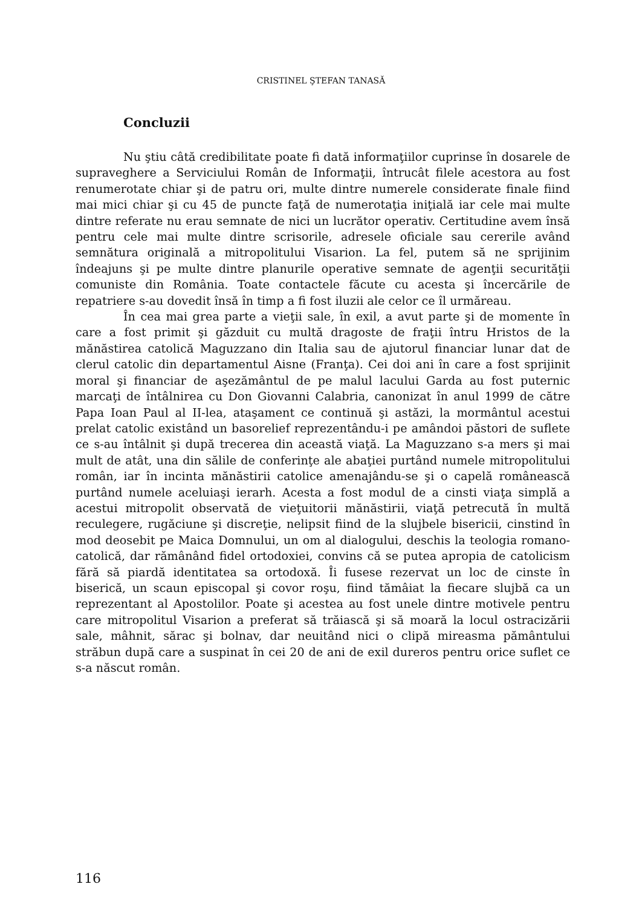CRISTINEL ŞTEFAN TANASĂ
Concluzii
Nu ştiu câtă credibilitate poate fi dată informaţiilor cuprinse în dosarele de supraveghere a Serviciului Român de Informaţii, întrucât filele acestora au fost renumerotate chiar şi de patru ori, multe dintre numerele considerate finale fiind mai mici chiar şi cu 45 de puncte faţă de numerotaţia iniţială iar cele mai multe dintre referate nu erau semnate de nici un lucrător operativ. Certitudine avem însă pentru cele mai multe dintre scrisorile, adresele oficiale sau cererile având semnătura originală a mitropolitului Visarion. La fel, putem să ne sprijinim îndeajuns şi pe multe dintre planurile operative semnate de agenţii securităţii comuniste din România. Toate contactele făcute cu acesta şi încercările de repatriere s-au dovedit însă în timp a fi fost iluzii ale celor ce îl urmăreau.
În cea mai grea parte a vieţii sale, în exil, a avut parte şi de momente în care a fost primit şi găzduit cu multă dragoste de fraţii întru Hristos de la mănăstirea catolică Maguzzano din Italia sau de ajutorul financiar lunar dat de clerul catolic din departamentul Aisne (Franţa). Cei doi ani în care a fost sprijinit moral şi financiar de aşezământul de pe malul lacului Garda au fost puternic marcaţi de întâlnirea cu Don Giovanni Calabria, canonizat în anul 1999 de către Papa Ioan Paul al II-lea, ataşament ce continuă şi astăzi, la mormântul acestui prelat catolic existând un basorelief reprezentându-i pe amândoi păstori de suflete ce s-au întâlnit şi după trecerea din această viaţă. La Maguzzano s-a mers şi mai mult de atât, una din sălile de conferinţe ale abaţiei purtând numele mitropolitului român, iar în incinta mănăstirii catolice amenajându-se şi o capelă românească purtând numele aceluiaşi ierarh. Acesta a fost modul de a cinsti viaţa simplă a acestui mitropolit observată de vieţuitorii mănăstirii, viaţă petrecută în multă reculegere, rugăciune şi discreţie, nelipsit fiind de la slujbele bisericii, cinstind în mod deosebit pe Maica Domnului, un om al dialogului, deschis la teologia romano-catolică, dar rămânând fidel ortodoxiei, convins că se putea apropia de catolicism fără să piardă identitatea sa ortodoxă. Îi fusese rezervat un loc de cinste în biserică, un scaun episcopal şi covor roşu, fiind tămâiat la fiecare slujbă ca un reprezentant al Apostolilor. Poate şi acestea au fost unele dintre motivele pentru care mitropolitul Visarion a preferat să trăiască şi să moară la locul ostracizării sale, mâhnit, sărac şi bolnav, dar neuitând nici o clipă mireasma pământului străbun după care a suspinat în cei 20 de ani de exil dureros pentru orice suflet ce s-a născut român.
116